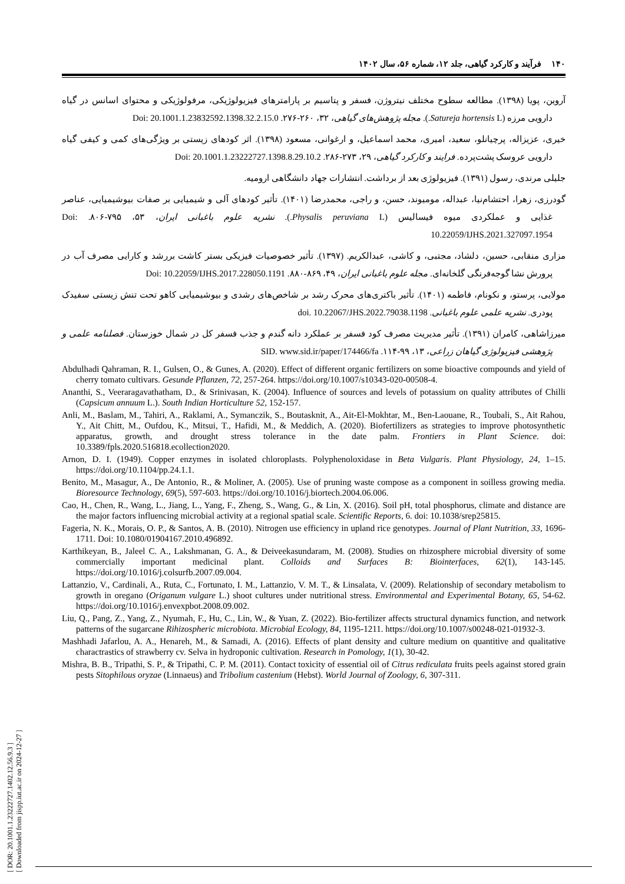۱۴۰ فرآیند و کارکرد گیاهی، جلد ۱۲، شماره ۵۶، سال ۱۴۰۲
آروین، پویا (۱۳۹۸). مطالعه سطوح مختلف نیتروژن، فسفر و پتاسیم بر پارامترهای فیزیولوژیکی، مرفولوژیکی و محتوای اسانس در گیاه دارویی مرزه (Satureja hortensis L.). مجله پژوهش‌های گیاهی، ۳۲، ۲۶۰-۲۷۶. Doi: 20.1001.1.23832592.1398.32.2.15.0
خیری، عزیزاله، پرچیانلو، سعید، امیری، محمد اسماعیل، و ارغوانی، مسعود (۱۳۹۸). اثر کودهای زیستی بر ویژگی‌های کمی و کیفی گیاه دارویی عروسک پشت‌پرده. فرایند و کارکرد گیاهی، ۲۹، ۲۷۳-۲۸۶. Doi: 20.1001.1.23222727.1398.8.29.10.2
جلیلی مرندی، رسول (۱۳۹۱). فیزیولوژی بعد از برداشت. انتشارات جهاد دانشگاهی ارومیه.
گودرزی، زهرا، احتشام‌نیا، عبداله، مومیوند، حسن، و راجی، محمدرضا (۱۴۰۱). تأثیر کودهای آلی و شیمیایی بر صفات بیوشیمیایی، عناصر غذایی و عملکردی میوه فیسالیس (Physalis peruviana L.). نشریه علوم باغبانی ایران، ۵۳، ۷۹۵-۸۰۶. Doi: 10.22059/IJHS.2021.327097.1954
مزاری منقابی، حسین، دلشاد، مجتبی، و کاشی، عبدالکریم. (۱۳۹۷). تأثیر خصوصیات فیزیکی بستر کاشت بررشد و کارایی مصرف آب در پرورش نشا گوجه‌فرنگی گلخانه‌ای. مجله علوم باغبانی ایران، ۴۹، ۸۶۹-۸۸۰. Doi: 10.22059/IJHS.2017.228050.1191
مولایی، پرستو، و نکونام، فاطمه (۱۴۰۱). تأثیر باکتری‌های محرک رشد بر شاخص‌های رشدی و بیوشیمیایی کاهو تحت تنش زیستی سفیدک پودری. نشریه علمی علوم باغبانی. doi. 10.22067/JHS.2022.79038.1198
میرزاشاهی، کامران (۱۳۹۱). تأثیر مدیریت مصرف کود فسفر بر عملکرد دانه گندم و جذب فسفر کل در شمال خوزستان. فصلنامه علمی و پژوهشی فیزیولوژی گیاهان زراعی، ۱۳، ۹۹-۱۱۴. SID. www.sid.ir/paper/174466/fa
Abdulhadi Qahraman, R. I., Gulsen, O., & Gunes, A. (2020). Effect of different organic fertilizers on some bioactive compounds and yield of cherry tomato cultivars. Gesunde Pflanzen, 72, 257-264. https://doi.org/10.1007/s10343-020-00508-4.
Ananthi, S., Veeraragavathatham, D., & Srinivasan, K. (2004). Influence of sources and levels of potassium on quality attributes of Chilli (Capsicum annuum L.). South Indian Horticulture 52, 152-157.
Anli, M., Baslam, M., Tahiri, A., Raklami, A., Symanczik, S., Boutasknit, A., Ait-El-Mokhtar, M., Ben-Laouane, R., Toubali, S., Ait Rahou, Y., Ait Chitt, M., Oufdou, K., Mitsui, T., Hafidi, M., & Meddich, A. (2020). Biofertilizers as strategies to improve photosynthetic apparatus, growth, and drought stress tolerance in the date palm. Frontiers in Plant Science. doi: 10.3389/fpls.2020.516818.ecollection2020.
Arnon, D. I. (1949). Copper enzymes in isolated chloroplasts. Polyphenoloxidase in Beta Vulgaris. Plant Physiology, 24, 1–15. https://doi.org/10.1104/pp.24.1.1.
Benito, M., Masagur, A., De Antonio, R., & Moliner, A. (2005). Use of pruning waste compose as a component in soilless growing media. Bioresource Technology, 69(5), 597-603. https://doi.org/10.1016/j.biortech.2004.06.006.
Cao, H., Chen, R., Wang, L., Jiang, L., Yang, F., Zheng, S., Wang, G., & Lin, X. (2016). Soil pH, total phosphorus, climate and distance are the major factors influencing microbial activity at a regional spatial scale. Scientific Reports, 6. doi: 10.1038/srep25815.
Fageria, N. K., Morais, O. P., & Santos, A. B. (2010). Nitrogen use efficiency in upland rice genotypes. Journal of Plant Nutrition, 33, 1696-1711. Doi: 10.1080/01904167.2010.496892.
Karthikeyan, B., Jaleel C. A., Lakshmanan, G. A., & Deiveekasundaram, M. (2008). Studies on rhizosphere microbial diversity of some commercially important medicinal plant. Colloids and Surfaces B: Biointerfaces, 62(1), 143-145. https://doi.org/10.1016/j.colsurfb.2007.09.004.
Lattanzio, V., Cardinali, A., Ruta, C., Fortunato, I. M., Lattanzio, V. M. T., & Linsalata, V. (2009). Relationship of secondary metabolism to growth in oregano (Origanum vulgare L.) shoot cultures under nutritional stress. Environmental and Experimental Botany, 65, 54-62. https://doi.org/10.1016/j.envexpbot.2008.09.002.
Liu, Q., Pang, Z., Yang, Z., Nyumah, F., Hu, C., Lin, W., & Yuan, Z. (2022). Bio-fertilizer affects structural dynamics function, and network patterns of the sugarcane Rihizospheric microbiota. Microbial Ecology, 84, 1195-1211. https://doi.org/10.1007/s00248-021-01932-3.
Mashhadi Jafarlou, A. A., Henareh, M., & Samadi, A. (2016). Effects of plant density and culture medium on quantitive and qualitative charactrastics of strawberry cv. Selva in hydroponic cultivation. Research in Pomology, 1(1), 30-42.
Mishra, B. B., Tripathi, S. P., & Tripathi, C. P. M. (2011). Contact toxicity of essential oil of Citrus rediculata fruits peels against stored grain pests Sitophilous oryzae (Linnaeus) and Tribolium castenium (Hebst). World Journal of Zoology, 6, 307-311.
[ DOR: 20.1001.1.23222727.1402.12.56.9.3 ]
[ Downloaded from jispp.iut.ac.ir on 2024-12-27 ]